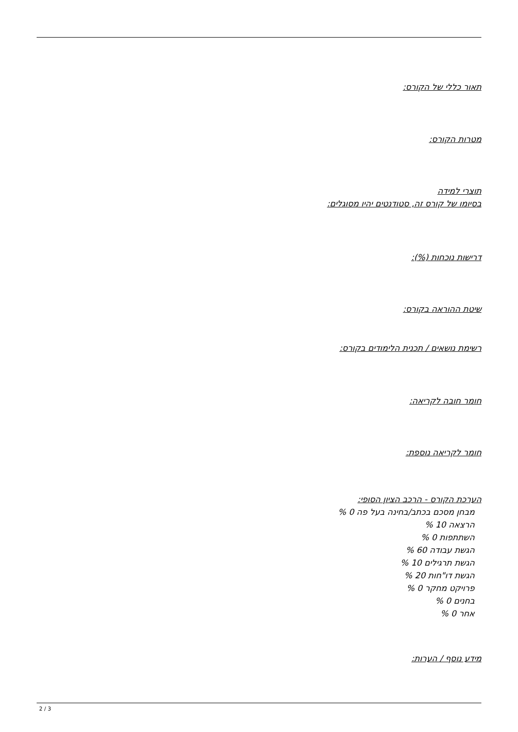תאור כללי של הקורס:
מטרות הקורס:
תוצרי למידה
בסיומו של קורס זה, סטודנטים יהיו מסוגלים:
דרישות נוכחות (%):
שיטת ההוראה בקורס:
רשימת נושאים / תכנית הלימודים בקורס:
חומר חובה לקריאה:
חומר לקריאה נוספת:
הערכת הקורס - הרכב הציון הסופי:
מבחן מסכם בכתב/בחינה בעל פה 0 %
הרצאה 10 %
השתתפות 0 %
הגשת עבודה 60 %
הגשת תרגילים 10 %
הגשת דו"חות 20 %
פרויקט מחקר 0 %
בחנים 0 %
אחר 0 %
מידע נוסף / הערות:
2 / 3